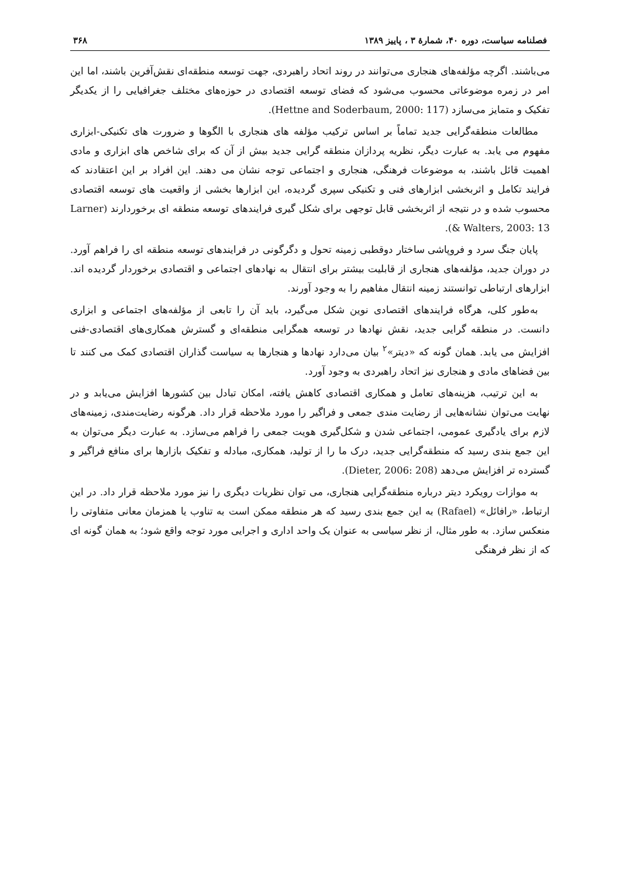فصلنامه سیاست، دوره ۴۰، شمارۀ ۳ ، پاییز ۱۳۸۹ ۳۶۸
می‌باشند. اگرچه مؤلفه‌های هنجاری می‌توانند در روند اتحاد راهبردی، جهت توسعه منطقه‌ای نقش‌آفرین باشند، اما این امر در زمره موضوعاتی محسوب می‌شود که فضای توسعه اقتصادی در حوزه‌های مختلف جغرافیایی را از یکدیگر تفکیک و متمایز می‌سازد (Hettne and Soderbaum, 2000: 117).
مطالعات منطقه‌گرایی جدید تماماً بر اساس ترکیب مؤلفه های هنجاری با الگوها و ضرورت های تکنیکی-ابزاری مفهوم می یابد. به عبارت دیگر، نظریه پردازان منطقه گرایی جدید بیش از آن که برای شاخص های ابزاری و مادی اهمیت قائل باشند، به موضوعات فرهنگی، هنجاری و اجتماعی توجه نشان می دهند. این افراد بر این اعتقادند که فرایند تکامل و اثربخشی ابزارهای فنی و تکنیکی سپری گردیده، این ابزارها بخشی از واقعیت های توسعه اقتصادی محسوب شده و در نتیجه از اثربخشی قابل توجهی برای شکل گیری فرایندهای توسعه منطقه ای برخوردارند (Larner & Walters, 2003: 13).
پایان جنگ سرد و فروپاشی ساختار دوقطبی زمینه تحول و دگرگونی در فرایندهای توسعه منطقه ای را فراهم آورد. در دوران جدید، مؤلفه‌های هنجاری از قابلیت بیشتر برای انتقال به نهادهای اجتماعی و اقتصادی برخوردار گردیده اند. ابزارهای ارتباطی توانستند زمینه انتقال مفاهیم را به وجود آورند.
به‌طور کلی، هرگاه فرایندهای اقتصادی نوین شکل می‌گیرد، باید آن را تابعی از مؤلفه‌های اجتماعی و ابزاری دانست. در منطقه گرایی جدید، نقش نهادها در توسعه همگرایی منطقه‌ای و گسترش همکاری‌های اقتصادی-فنی افزایش می یابد. همان گونه که «دیتر»<sup>۲</sup> بیان می‌دارد نهادها و هنجارها به سیاست گذاران اقتصادی کمک می کنند تا بین فضاهای مادی و هنجاری نیز اتحاد راهبردی به وجود آورد.
به این ترتیب، هزینه‌های تعامل و همکاری اقتصادی کاهش یافته، امکان تبادل بین کشورها افزایش می‌یابد و در نهایت می‌توان نشانه‌هایی از رضایت مندی جمعی و فراگیر را مورد ملاحظه قرار داد. هرگونه رضایت‌مندی، زمینه‌های لازم برای یادگیری عمومی، اجتماعی شدن و شکل‌گیری هویت جمعی را فراهم می‌سازد. به عبارت دیگر می‌توان به این جمع بندی رسید که منطقه‌گرایی جدید، درک ما را از تولید، همکاری، مبادله و تفکیک بازارها برای منافع فراگیر و گسترده تر افزایش می‌دهد (Dieter, 2006: 208).
به موازات رویکرد دیتر درباره منطقه‌گرایی هنجاری، می توان نظریات دیگری را نیز مورد ملاحظه قرار داد. در این ارتباط، «رافائل» (Rafael) به این جمع بندی رسید که هر منطقه ممکن است به تناوب یا همزمان معانی متفاوتی را منعکس سازد. به طور مثال، از نظر سیاسی به عنوان یک واحد اداری و اجرایی مورد توجه واقع شود؛ به همان گونه ای که از نظر فرهنگی